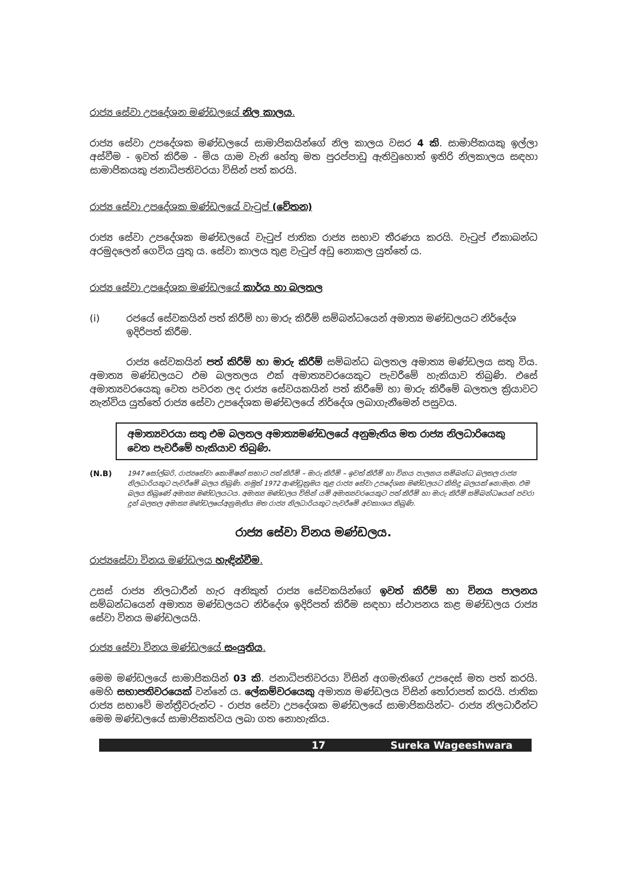රාජ්‍ය සේවා උපදේශන මණ්ඩලයේ නිල කාලය.
රාජ්‍ය සේවා උපදේශක මණ්ඩලයේ සාමාජිකයින්ගේ නිල කාලය වසර 4 කි. සාමාජිකයකු ඉල්ලා අස්වීම - ඉවත් කිරීම - මිය යාම වැනි හේතු මත පුරප්පාඩු ඇතිවුහොත් ඉතිරි නිලකාලය සඳහා සාමාජිකයකු ජනාධිපතිවරයා විසින් පත් කරයි.
රාජ්‍ය සේවා උපදේශක මණ්ඩලයේ වැටුප් (වේතන)
රාජ්‍ය සේවා උපදේශක මණ්ඩලයේ වැටුප් ජාතික රාජ්‍ය සභාව තීරණය කරයි. වැටුප් ඒකාබන්ධ අරමුදලෙන් ගෙවිය යුතු ය. සේවා කාලය තුළ වැටුප් අඩු නොකල යුත්තේ ය.
රාජ්‍ය සේවා උපදේශක මණ්ඩලයේ කාර්ය හා බලතල
(i) රජයේ සේවකයින් පත් කිරීම් හා මාරු කිරීම් සම්බන්ධයෙන් අමාත්‍ය මණ්ඩලයට නිර්දේශ ඉදිරිපත් කිරීම.
රාජ්‍ය සේවකයින් පත් කිරීම් හා මාරු කිරීම් සම්බන්ධ බලතල අමාත්‍ය මණ්ඩලය සතු විය. අමාත්‍ය මණ්ඩලයට එම බලතලය එක් අමාත්‍යවරයෙකුට පැවරීමේ හැකියාව තිබුණි. එසේ අමාත්‍යවරයෙකු වෙත පවරන ලද රාජ්‍ය සේවයකයින් පත් කිරීමේ හා මාරු කිරීමේ බලතල ක්‍රියාවට නැන්විය යුත්තේ රාජ්‍ය සේවා උපදේශක මණ්ඩලයේ නිර්දේශ ලබාගැනීමෙන් පසුවය.
අමාත්‍යවරයා සතු එම බලතල අමාත්‍යමණ්ඩලයේ අනුමැතිය මත රාජ්‍ය නිලධාරියෙකු වෙත පැවරීමේ හැකියාව තිබුණි.
(N.B)
1947 සෝල්බරි, රාජ්‍යසේවා කොමිෂන් සභාට පත් කිරීම් – මාරු කිරීම් – ඉවත් කිරීම් හා විනය පාලනය සම්බන්ධ බලතල රාජ්‍ය නිලධාරියකුට පැවරීමේ බලය තිබුණි. නමුත් 1972 ආණ්ඩුක්‍රමය තුළ රාජ්‍ය සේවා උපදේශක මණ්ඩලයට කිසිදු බලයක් නොමැත. එම බලය තිබුණේ අමාත්‍ය මණ්ඩලයටය. අමාත්‍ය මණ්ඩලය විසින් යම් අමාත්‍යවරයෙකුට පත් කිරීම් හා මාරු කිරීම් සම්බන්ධයෙන් පවරා දුන් බලතල අමාත්‍ය මණ්ඩලයේඅනුමැතිය මත රාජ්‍ය නිලධාරියකුට පැවරීමේ අවකාශය තිබුණි.
රාජ්‍ය සේවා විනය මණ්ඩලය.
රාජ්‍යසේවා විනය මණ්ඩලය හැඳින්වීම.
උසස් රාජ්‍ය නිලධාරීන් හැර අනිකුත් රාජ්‍ය සේවකයින්ගේ ඉවත් කිරීම් හා විනය පාලනය සම්බන්ධයෙන් අමාත්‍ය මණ්ඩලයට නිර්දේශ ඉදිරිපත් කිරීම සඳහා ස්ථාපනය කළ මණ්ඩලය රාජ්‍ය සේවා විනය මණ්ඩලයයි.
රාජ්‍ය සේවා විනය මණ්ඩලයේ සංයුතිය.
මෙම මණ්ඩලයේ සාමාජිකයින් 03 කි. ජනාධිපතිවරයා විසින් අගමැතිගේ උපදෙස් මත පත් කරයි. මෙහි සභාපතිවරයෙක් වන්නේ ය. ලේකම්වරයෙකු අමාත්‍ය මණ්ඩලය විසින් තෝරාපත් කරයි. ජාතික රාජ්‍ය සභාවේ මන්ත්‍රීවරුන්ට - රාජ්‍ය සේවා උපදේශක මණ්ඩලයේ සාමාජිකයින්ට- රාජ්‍ය නිලධාරීන්ට මෙම මණ්ඩලයේ සාමාජිකත්වය ලබා ගත නොහැකිය.
17 Sureka Wageeshwara